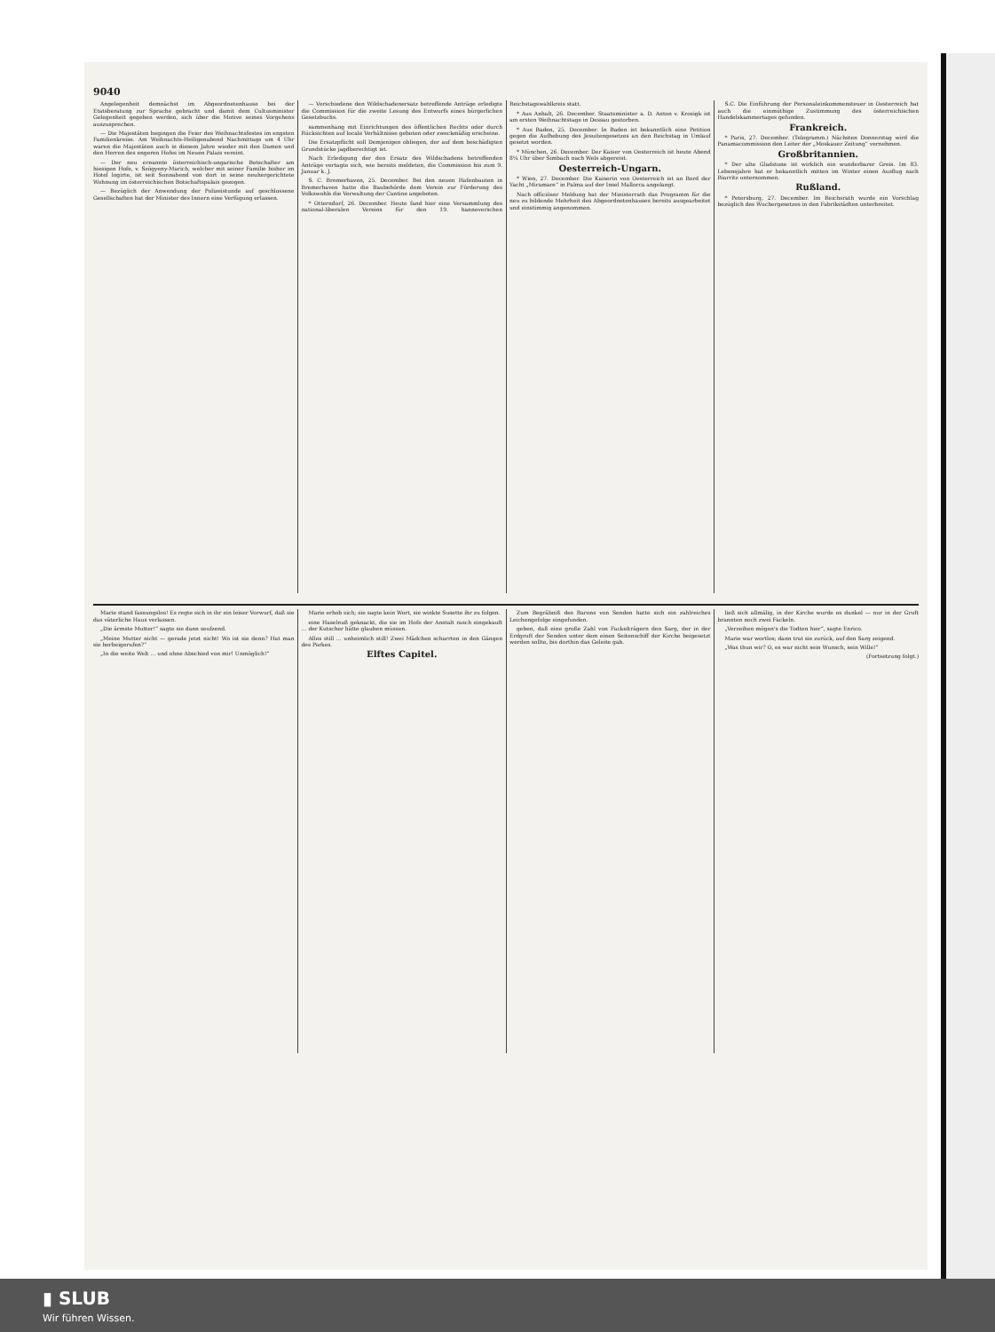9040
Angelegenheit demnächst im Abgeordnetenhause bei der Etatsberatung zur Sprache gebracht und damit dem Cultusminister Gelegenheit gegeben werden, sich über die Motive seines Vorgehens auszusprechen.
— Die Majestäten begingen die Feier des Weihnachtsfestes im engsten Familienkreise. Am Weihnachts-Heiligenabend Nachmittags um 4 Uhr waren die Majestäten auch in diesem Jahre wieder mit den Damen und den Herren des engeren Hofes im Neuen Palais vereint.
— Der neu ernannte österreichisch-ungarische Botschafter am hiesigen Hofe, v. Szögyeny-Marich, welcher mit seiner Familie bisher im Hotel logirte, ist seit Sonnabend von dort in seine neuhergerichtete Wohnung im österreichischen Botschaftspalais gezogen.
— Bezüglich der Anwendung der Polizeistunde auf geschlossene Gesellschaften hat der Minister des Innern eine Verfügung erlassen.
— Verschiedene den Wildschadenersatz betreffende Anträge erledigte die Commission für die zweite Lesung des Entwurfs eines bürgerlichen Gesetzbuchs.
sammenhang mit Einrichtungen des öffentlichen Rechts oder durch Rücksichten auf locale Verhältnisse geboten oder zweckmäßig erscheine.
Die Ersatzpflicht soll Demjenigen obliegen, der auf dem beschädigten Grundstücke jagdberechtigt ist.
Nach Erledigung der den Ersatz des Wildschadens betreffenden Anträge vertagte sich, wie bereits meldeten, die Commission bis zum 9. Januar k. J.
S. C. Bremerhaven, 25. December. Bei den neuen Hafenbauten in Bremerhaven hatte die Baubehörde dem Verein zur Förderung des Volkswohls die Verwaltung der Cantine angeboten.
* Otterndorf, 26. December. Heute fand hier eine Versammlung des national-liberalen Vereins für den 19. hannoverschen Reichstagswahlkreis statt.
* Aus Anhalt, 26. December. Staatsminister a. D. Anton v. Krosigk ist am ersten Weihnachtstage in Dessau gestorben.
* Aus Baden, 25. December. In Baden ist bekanntlich eine Petition gegen die Aufhebung des Jesuitengesetzes an den Reichstag in Umlauf gesetzt worden.
* München, 26. December. Der Kaiser von Oesterreich ist heute Abend 8¼ Uhr über Simbach nach Wels abgereist.
Oesterreich-Ungarn.
* Wien, 27. December. Die Kaiserin von Oesterreich ist an Bord der Yacht „Miramare“ in Palma auf der Insel Mallorca angelangt.
Nach officiöser Meldung hat der Ministerrath das Programm für die neu zu bildende Mehrheit des Abgeordnetenhauses bereits ausgearbeitet und einstimmig angenommen.
S.C. Die Einführung der Personaleinkommensteuer in Oesterreich hat auch die einmüthige Zustimmung des österreichischen Handelskammertages gefunden.
Frankreich.
* Paris, 27. December. (Telegramm.) Nächsten Donnerstag wird die Panamacommission den Leiter der „Moskauer Zeitung“ vernehmen.
Großbritannien.
* Der alte Gladstone ist wirklich ein wunderbarer Greis. Im 83. Lebensjahre hat er bekanntlich mitten im Winter einen Ausflug nach Biarritz unternommen.
Rußland.
* Petersburg, 27. December. Im Reichsrath wurde ein Vorschlag bezüglich des Wuchergesetzes in den Fabrikstädten unterbreitet.
Marie stand fassungslos! Es regte sich in ihr ein leiser Vorwurf, daß sie das väterliche Haus verlassen.
„Die ärmste Mutter!“ sagte sie dann seufzend.
„Meine Mutter nicht — gerade jetzt nicht! Wo ist sie denn? Hat man sie herbeigerufen?“
„In die weite Welt … und ohne Abschied von mir! Unmöglich!“
Marie erhob sich; sie sagte kein Wort, sie winkte Susette ihr zu folgen.
eine Haselnuß geknackt, die sie im Hofe der Anstalt rasch eingekauft … der Kutscher hätte glauben müssen.
Alles still … unheimlich still! Zwei Mädchen scharrten in den Gängen des Parkes.
Elftes Capitel.
Zum Begräbniß des Barons von Senden hatte sich ein zahlreiches Leichengefolge eingefunden.
geben, daß eine große Zahl von Fackelträgern den Sarg, der in der Erdgruft der Senden unter dem einen Seitenschiff der Kirche beigesetzt werden sollte, bis dorthin das Geleite gab.
ließ sich allmälig, in der Kirche wurde es dunkel — nur in der Gruft brannten noch zwei Fackeln.
„Verzeihen mögen's die Todten hier“, sagte Enrico.
Marie war wortlos; dann trat sie zurück, auf den Sarg zeigend.
„Was thun wir? O, es war nicht sein Wunsch, sein Wille!“
(Fortsetzung folgt.)
▮ SLUB
Wir führen Wissen.